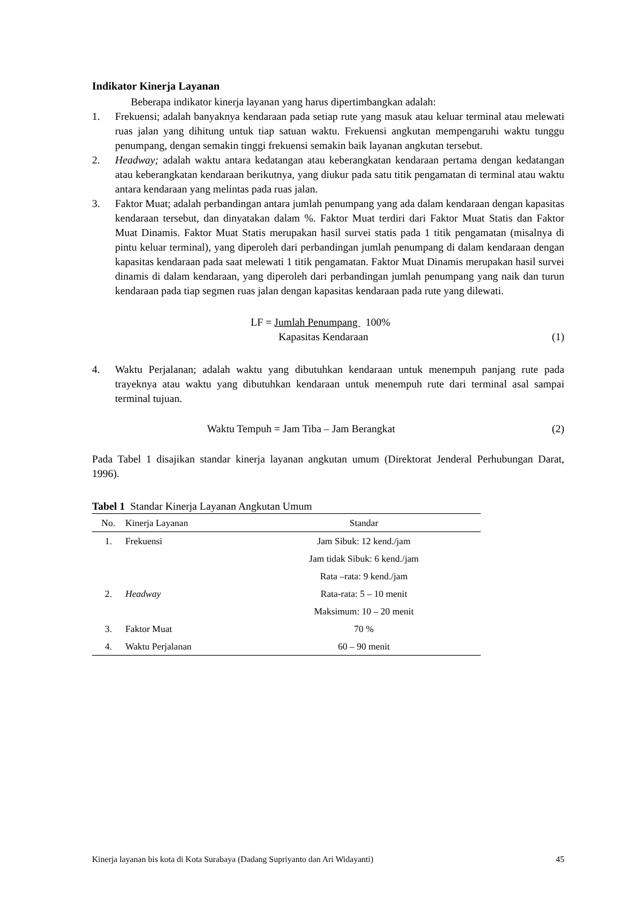Indikator Kinerja Layanan
Beberapa indikator kinerja layanan yang harus dipertimbangkan adalah:
1. Frekuensi; adalah banyaknya kendaraan pada setiap rute yang masuk atau keluar terminal atau melewati ruas jalan yang dihitung untuk tiap satuan waktu. Frekuensi angkutan mempengaruhi waktu tunggu penumpang, dengan semakin tinggi frekuensi semakin baik layanan angkutan tersebut.
2. Headway; adalah waktu antara kedatangan atau keberangkatan kendaraan pertama dengan kedatangan atau keberangkatan kendaraan berikutnya, yang diukur pada satu titik pengamatan di terminal atau waktu antara kendaraan yang melintas pada ruas jalan.
3. Faktor Muat; adalah perbandingan antara jumlah penumpang yang ada dalam kendaraan dengan kapasitas kendaraan tersebut, dan dinyatakan dalam %. Faktor Muat terdiri dari Faktor Muat Statis dan Faktor Muat Dinamis. Faktor Muat Statis merupakan hasil survei statis pada 1 titik pengamatan (misalnya di pintu keluar terminal), yang diperoleh dari perbandingan jumlah penumpang di dalam kendaraan dengan kapasitas kendaraan pada saat melewati 1 titik pengamatan. Faktor Muat Dinamis merupakan hasil survei dinamis di dalam kendaraan, yang diperoleh dari perbandingan jumlah penumpang yang naik dan turun kendaraan pada tiap segmen ruas jalan dengan kapasitas kendaraan pada rute yang dilewati.
LF = Jumlah Penumpang 100%
Kapasitas Kendaraan (1)
4. Waktu Perjalanan; adalah waktu yang dibutuhkan kendaraan untuk menempuh panjang rute pada trayeknya atau waktu yang dibutuhkan kendaraan untuk menempuh rute dari terminal asal sampai terminal tujuan.
Waktu Tempuh = Jam Tiba – Jam Berangkat (2)
Pada Tabel 1 disajikan standar kinerja layanan angkutan umum (Direktorat Jenderal Perhubungan Darat, 1996).
Tabel 1 Standar Kinerja Layanan Angkutan Umum
| No. | Kinerja Layanan | Standar |
| --- | --- | --- |
| 1. | Frekuensi | Jam Sibuk: 12 kend./jam |
| | | Jam tidak Sibuk: 6 kend./jam |
| | | Rata –rata: 9 kend./jam |
| 2. | Headway | Rata-rata: 5 – 10 menit |
| | | Maksimum: 10 – 20 menit |
| 3. | Faktor Muat | 70 % |
| 4. | Waktu Perjalanan | 60 – 90 menit |
Kinerja layanan bis kota di Kota Surabaya (Dadang Supriyanto dan Ari Widayanti) 45